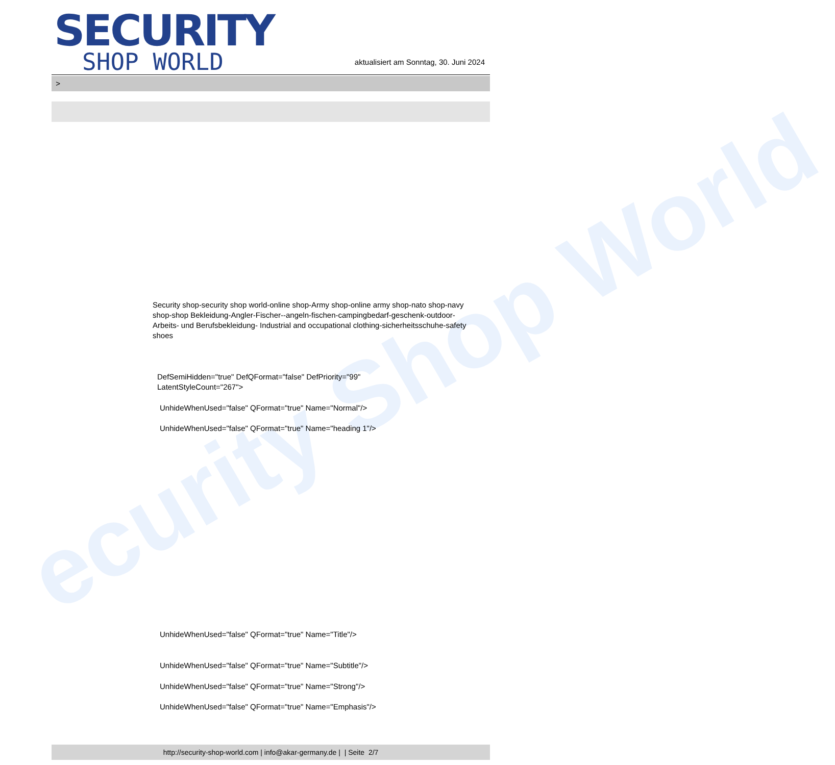ecurity Shop World
SECURITY
SHOP WORLD
aktualisiert am Sonntag, 30. Juni 2024
>
Security shop-security shop world-online shop-Army shop-online army shop-nato shop-navy shop-shop Bekleidung-Angler-Fischer--angeln-fischen-campingbedarf-geschenk-outdoor- Arbeits- und Berufsbekleidung- Industrial and occupational clothing-sicherheitsschuhe-safety shoes
DefSemiHidden="true" DefQFormat="false" DefPriority="99"
LatentStyleCount="267">
UnhideWhenUsed="false" QFormat="true" Name="Normal"/>
UnhideWhenUsed="false" QFormat="true" Name="heading 1"/>
UnhideWhenUsed="false" QFormat="true" Name="Title"/>
UnhideWhenUsed="false" QFormat="true" Name="Subtitle"/>
UnhideWhenUsed="false" QFormat="true" Name="Strong"/>
UnhideWhenUsed="false" QFormat="true" Name="Emphasis"/>
http://security-shop-world.com | info@akar-germany.de | | Seite 2/7